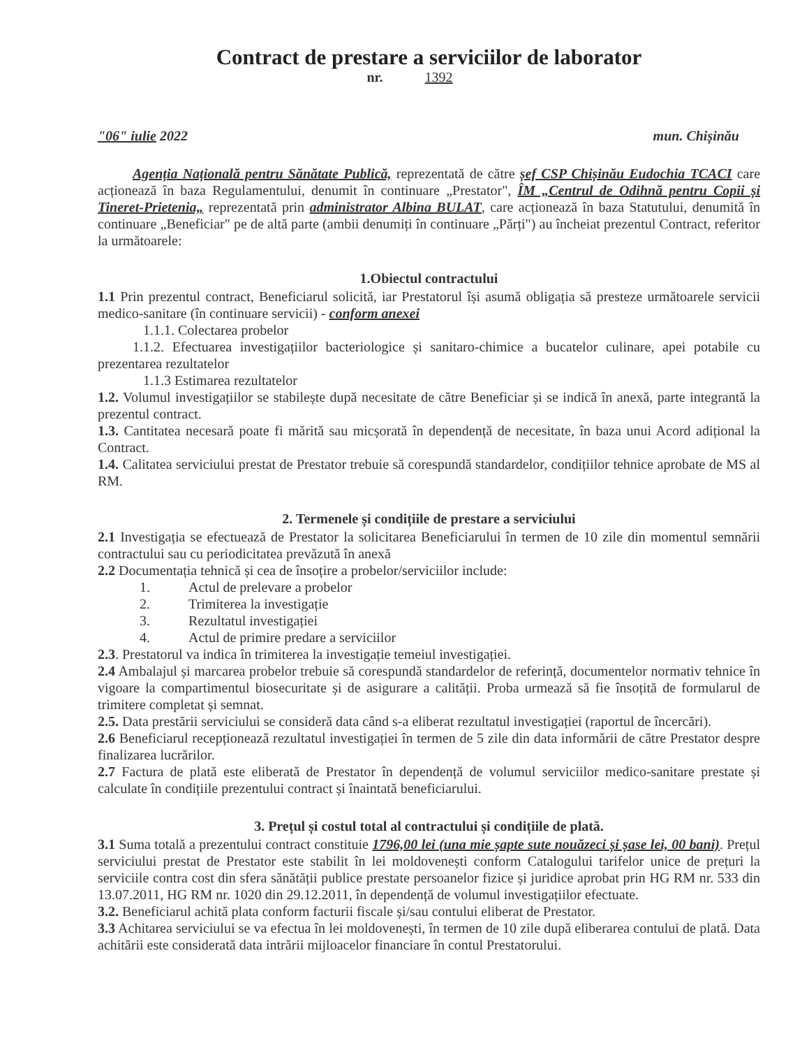Contract de prestare a serviciilor de laborator
nr. 1392
"06" iulie 2022 mun. Chișinău
Agenția Națională pentru Sănătate Publică, reprezentată de către șef CSP Chișinău Eudochia TCACI care acționează în baza Regulamentului, denumit în continuare „Prestator", ÎM „Centrul de Odihnă pentru Copii și Tineret-Prietenia„ reprezentată prin administrator Albina BULAT, care acționează în baza Statutului, denumită în continuare „Beneficiar" pe de altă parte (ambii denumiți în continuare „Părți") au încheiat prezentul Contract, referitor la următoarele:
1.Obiectul contractului
1.1 Prin prezentul contract, Beneficiarul solicită, iar Prestatorul își asumă obligația să presteze următoarele servicii medico-sanitare (în continuare servicii) - conform anexei
1.1.1. Colectarea probelor
1.1.2. Efectuarea investigațiilor bacteriologice și sanitaro-chimice a bucatelor culinare, apei potabile cu prezentarea rezultatelor
1.1.3 Estimarea rezultatelor
1.2. Volumul investigațiilor se stabilește după necesitate de către Beneficiar și se indică în anexă, parte integrantă la prezentul contract.
1.3. Cantitatea necesară poate fi mărită sau micșorată în dependență de necesitate, în baza unui Acord adițional la Contract.
1.4. Calitatea serviciului prestat de Prestator trebuie să corespundă standardelor, condițiilor tehnice aprobate de MS al RM.
2. Termenele și condițiile de prestare a serviciului
2.1 Investigația se efectuează de Prestator la solicitarea Beneficiarului în termen de 10 zile din momentul semnării contractului sau cu periodicitatea prevăzută în anexă
2.2 Documentația tehnică și cea de însoțire a probelor/serviciilor include:
1. Actul de prelevare a probelor
2. Trimiterea la investigație
3. Rezultatul investigației
4. Actul de primire predare a serviciilor
2.3. Prestatorul va indica în trimiterea la investigație temeiul investigației.
2.4 Ambalajul și marcarea probelor trebuie să corespundă standardelor de referință, documentelor normativ tehnice în vigoare la compartimentul biosecuritate și de asigurare a calității. Proba urmează să fie însoțită de formularul de trimitere completat și semnat.
2.5. Data prestării serviciului se consideră data când s-a eliberat rezultatul investigației (raportul de încercări).
2.6 Beneficiarul recepționează rezultatul investigației în termen de 5 zile din data informării de către Prestator despre finalizarea lucrărilor.
2.7 Factura de plată este eliberată de Prestator în dependență de volumul serviciilor medico-sanitare prestate și calculate în condițiile prezentului contract și înaintată beneficiarului.
3. Prețul și costul total al contractului și condițiile de plată.
3.1 Suma totală a prezentului contract constituie 1796,00 lei (una mie șapte sute nouăzeci și șase lei, 00 bani). Prețul serviciului prestat de Prestator este stabilit în lei moldovenești conform Catalogului tarifelor unice de prețuri la serviciile contra cost din sfera sănătății publice prestate persoanelor fizice și juridice aprobat prin HG RM nr. 533 din 13.07.2011, HG RM nr. 1020 din 29.12.2011, în dependență de volumul investigațiilor efectuate.
3.2. Beneficiarul achită plata conform facturii fiscale și/sau contului eliberat de Prestator.
3.3 Achitarea serviciului se va efectua în lei moldovenești, în termen de 10 zile după eliberarea contului de plată. Data achitării este considerată data intrării mijloacelor financiare în contul Prestatorului.